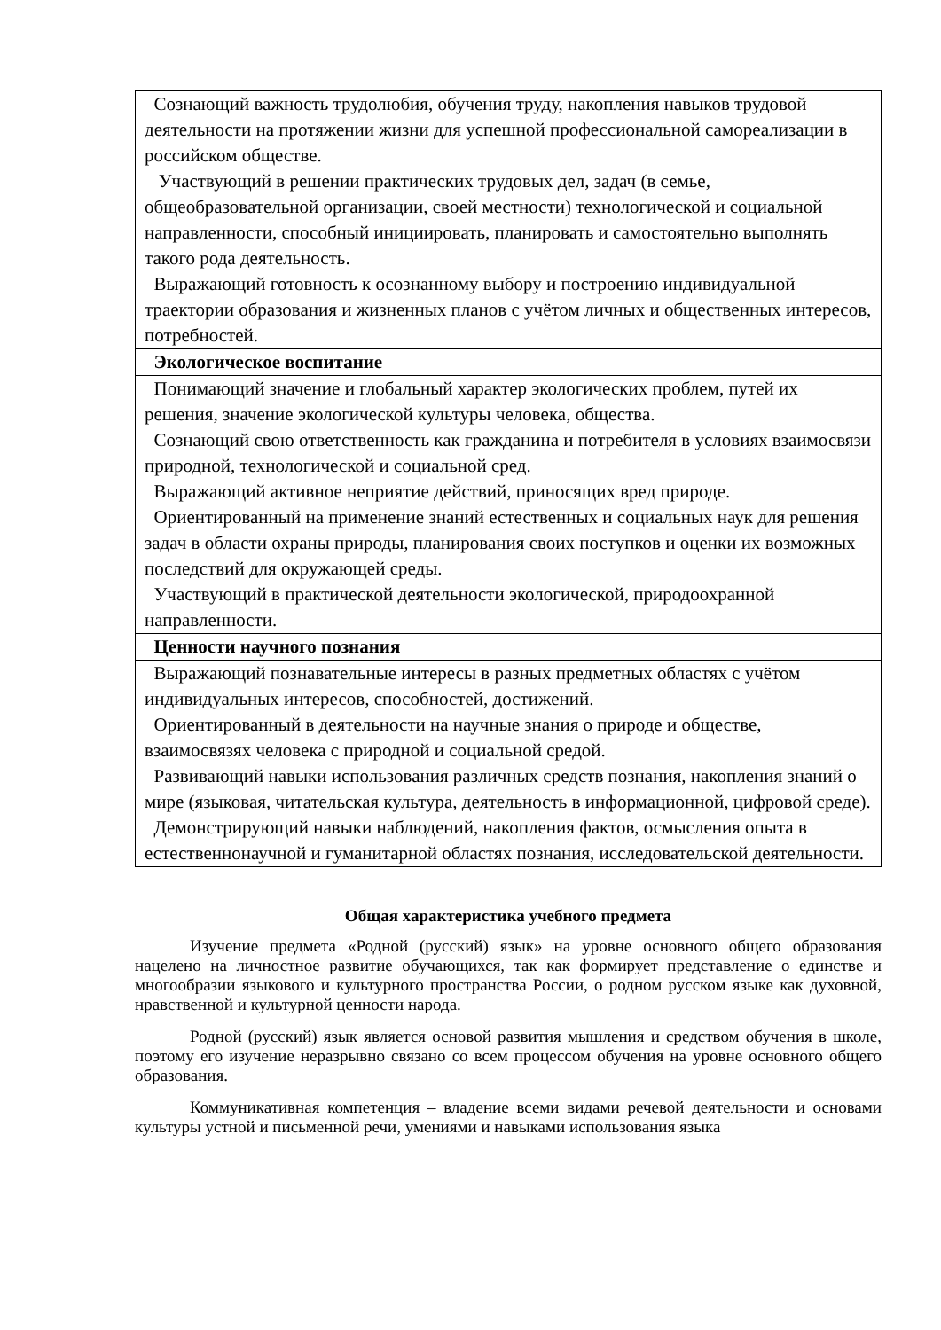| Сознающий важность трудолюбия, обучения труду, накопления навыков трудовой деятельности на протяжении жизни для успешной профессиональной самореализации в российском обществе. Участвующий в решении практических трудовых дел, задач (в семье, общеобразовательной организации, своей местности) технологической и социальной направленности, способный инициировать, планировать и самостоятельно выполнять такого рода деятельность. Выражающий готовность к осознанному выбору и построению индивидуальной траектории образования и жизненных планов с учётом личных и общественных интересов, потребностей. |
| Экологическое воспитание |
| Понимающий значение и глобальный характер экологических проблем, путей их решения, значение экологической культуры человека, общества. Сознающий свою ответственность как гражданина и потребителя в условиях взаимосвязи природной, технологической и социальной сред. Выражающий активное неприятие действий, приносящих вред природе. Ориентированный на применение знаний естественных и социальных наук для решения задач в области охраны природы, планирования своих поступков и оценки их возможных последствий для окружающей среды. Участвующий в практической деятельности экологической, природоохранной направленности. |
| Ценности научного познания |
| Выражающий познавательные интересы в разных предметных областях с учётом индивидуальных интересов, способностей, достижений. Ориентированный в деятельности на научные знания о природе и обществе, взаимосвязях человека с природной и социальной средой. Развивающий навыки использования различных средств познания, накопления знаний о мире (языковая, читательская культура, деятельность в информационной, цифровой среде). Демонстрирующий навыки наблюдений, накопления фактов, осмысления опыта в естественнонаучной и гуманитарной областях познания, исследовательской деятельности. |
Общая характеристика учебного предмета
Изучение предмета «Родной (русский) язык» на уровне основного общего образования нацелено на личностное развитие обучающихся, так как формирует представление о единстве и многообразии языкового и культурного пространства России, о родном русском языке как духовной, нравственной и культурной ценности народа.
Родной (русский) язык является основой развития мышления и средством обучения в школе, поэтому его изучение неразрывно связано со всем процессом обучения на уровне основного общего образования.
Коммуникативная компетенция – владение всеми видами речевой деятельности и основами культуры устной и письменной речи, умениями и навыками использования языка